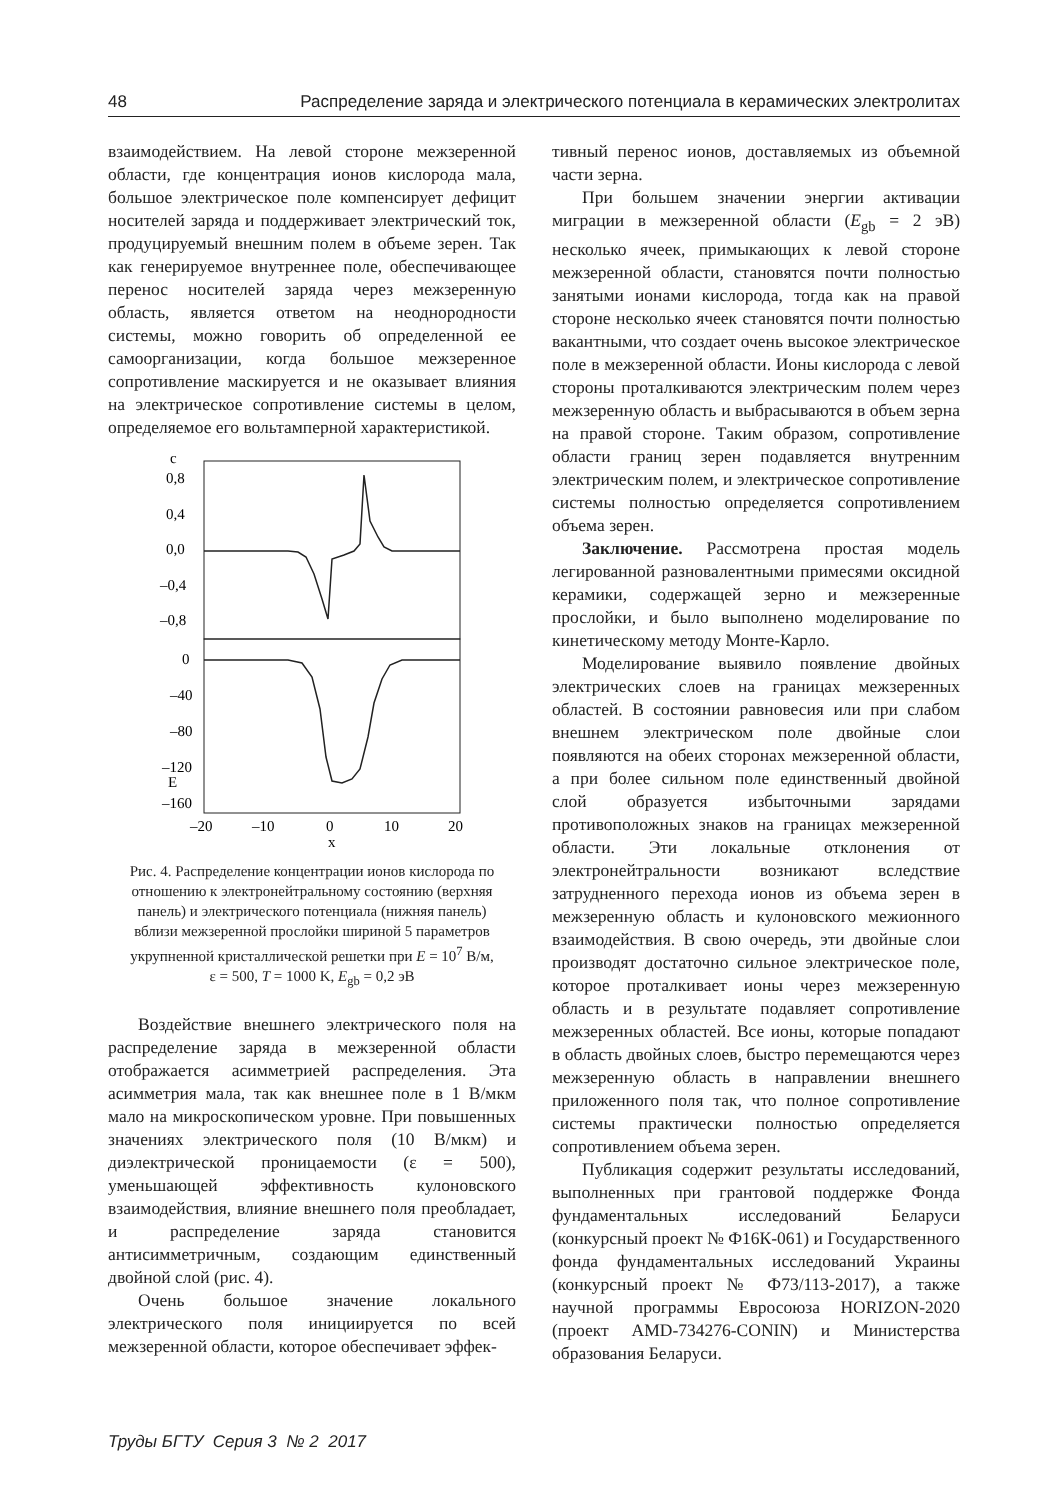48 Распределение заряда и электрического потенциала в керамических электролитах
взаимодействием. На левой стороне межзеренной области, где концентрация ионов кислорода мала, большое электрическое поле компенсирует дефицит носителей заряда и поддерживает электрический ток, продуцируемый внешним полем в объеме зерен. Так как генерируемое внутреннее поле, обеспечивающее перенос носителей заряда через межзеренную область, является ответом на неоднородности системы, можно говорить об определенной ее самоорганизации, когда большое межзеренное сопротивление маскируется и не оказывает влияния на электрическое сопротивление системы в целом, определяемое его вольтамперной характеристикой.
c
E
0,8
0,4
0,0
–0,4
–0,8
0
–40
–80
–120
–160
–20
–10
0
10
20
x
Рис. 4. Распределение концентрации ионов кислорода по отношению к электронейтральному состоянию (верхняя панель) и электрического потенциала (нижняя панель) вблизи межзеренной прослойки шириной 5 параметров укрупненной кристаллической решетки при E = 10<sup>7</sup> В/м, ε = 500, T = 1000 K, E<sub>gb</sub> = 0,2 эВ
Воздействие внешнего электрического поля на распределение заряда в межзеренной области отображается асимметрией распределения. Эта асимметрия мала, так как внешнее поле в 1 В/мкм мало на микроскопическом уровне. При повышенных значениях электрического поля (10 В/мкм) и диэлектрической проницаемости (ε = 500), уменьшающей эффективность кулоновского взаимодействия, влияние внешнего поля преобладает, и распределение заряда становится антисимметричным, создающим единственный двойной слой (рис. 4).
Очень большое значение локального электрического поля инициируется по всей межзеренной области, которое обеспечивает эффек-
тивный перенос ионов, доставляемых из объемной части зерна.
При большем значении энергии активации миграции в межзеренной области (E<sub>gb</sub> = 2 эВ) несколько ячеек, примыкающих к левой стороне межзеренной области, становятся почти полностью занятыми ионами кислорода, тогда как на правой стороне несколько ячеек становятся почти полностью вакантными, что создает очень высокое электрическое поле в межзеренной области. Ионы кислорода с левой стороны проталкиваются электрическим полем через межзеренную область и выбрасываются в объем зерна на правой стороне. Таким образом, сопротивление области границ зерен подавляется внутренним электрическим полем, и электрическое сопротивление системы полностью определяется сопротивлением объема зерен.
Заключение. Рассмотрена простая модель легированной разновалентными примесями оксидной керамики, содержащей зерно и межзеренные прослойки, и было выполнено моделирование по кинетическому методу Монте-Карло.
Моделирование выявило появление двойных электрических слоев на границах межзеренных областей. В состоянии равновесия или при слабом внешнем электрическом поле двойные слои появляются на обеих сторонах межзеренной области, а при более сильном поле единственный двойной слой образуется избыточными зарядами противоположных знаков на границах межзеренной области. Эти локальные отклонения от электронейтральности возникают вследствие затрудненного перехода ионов из объема зерен в межзеренную область и кулоновского межионного взаимодействия. В свою очередь, эти двойные слои производят достаточно сильное электрическое поле, которое проталкивает ионы через межзеренную область и в результате подавляет сопротивление межзеренных областей. Все ионы, которые попадают в область двойных слоев, быстро перемещаются через межзеренную область в направлении внешнего приложенного поля так, что полное сопротивление системы практически полностью определяется сопротивлением объема зерен.
Публикация содержит результаты исследований, выполненных при грантовой поддержке Фонда фундаментальных исследований Беларуси (конкурсный проект № Ф16К-061) и Государственного фонда фундаментальных исследований Украины (конкурсный проект № Ф73/113-2017), а также научной программы Евросоюза HORIZON-2020 (проект AMD-734276-CONIN) и Министерства образования Беларуси.
Труды БГТУ Серия 3 № 2 2017